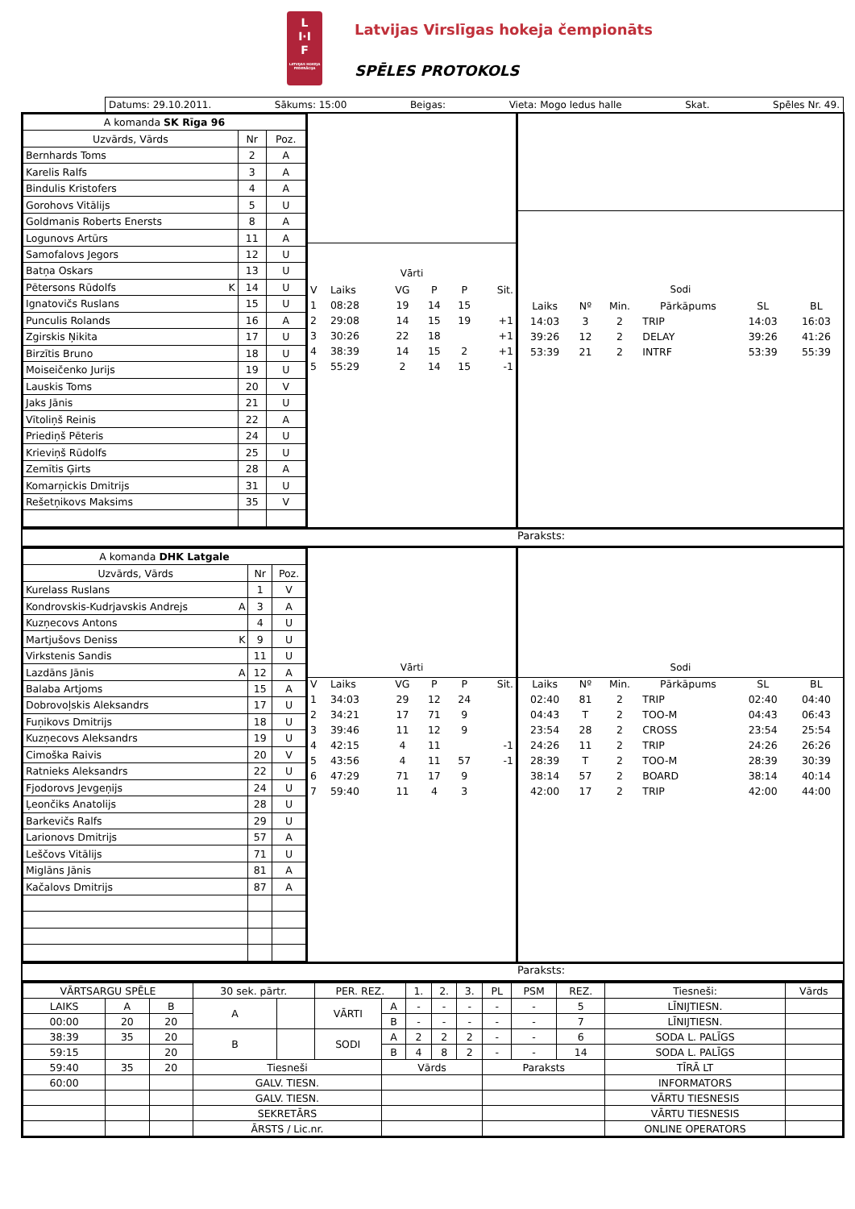L
I·I
F
LATVIJAS HOKEJA FEDERĀCIJA
Latvijas Virslīgas hokeja čempionāts
SPĒLES PROTOKOLS
Datums: 29.10.2011. Sākums: 15:00 Beigas: Vieta: Mogo ledus halle Skat. Spēles Nr. 49.
| A komanda SK Rīga 96 | | |
| --- | --- | --- |
| Uzvārds, Vārds | Nr | Poz. |
| Bernhards Toms | 2 | A |
| Karelis Ralfs | 3 | A |
| Bindulis Kristofers | 4 | A |
| Gorohovs Vitālijs | 5 | U |
| Goldmanis Roberts Enersts | 8 | A |
| Logunovs Artūrs | 11 | A |
| Samofalovs Jegors | 12 | U |
| Batņa Oskars | 13 | U |
| Pētersons Rūdolfs K | 14 | U |
| Ignatovičs Ruslans | 15 | U |
| Punculis Rolands | 16 | A |
| Zgirskis Ņikita | 17 | U |
| Birzītis Bruno | 18 | U |
| Moiseičenko Jurijs | 19 | U |
| Lauskis Toms | 20 | V |
| Jaks Jānis | 21 | U |
| Vītoliņš Reinis | 22 | A |
| Priediņš Pēteris | 24 | U |
| Krieviņš Rūdolfs | 25 | U |
| Zemītis Ģirts | 28 | A |
| Komarņickis Dmitrijs | 31 | U |
| Rešetņikovs Maksims | 35 | V |
Vārti
| V | Laiks | VG | P | P | Sit. |
| 1 | 08:28 | 19 | 14 | 15 | |
| 2 | 29:08 | 14 | 15 | 19 | +1 |
| 3 | 30:26 | 22 | 18 | | +1 |
| 4 | 38:39 | 14 | 15 | 2 | +1 |
| 5 | 55:29 | 2 | 14 | 15 | -1 |
Sodi
| Laiks | Nº | Min. | Pārkāpums | SL | BL |
| 14:03 | 3 | 2 | TRIP | 14:03 | 16:03 |
| 39:26 | 12 | 2 | DELAY | 39:26 | 41:26 |
| 53:39 | 21 | 2 | INTRF | 53:39 | 55:39 |
Paraksts:
| A komanda DHK Latgale | | |
| --- | --- | --- |
| Uzvārds, Vārds | Nr | Poz. |
| Kurelass Ruslans | 1 | V |
| Kondrovskis-Kudrjavskis Andrejs A | 3 | A |
| Kuzņecovs Antons | 4 | U |
| Martjušovs Deniss K | 9 | U |
| Virkstenis Sandis | 11 | U |
| Lazdāns Jānis A | 12 | A |
| Balaba Artjoms | 15 | A |
| Dobrovoļskis Aleksandrs | 17 | U |
| Fuņikovs Dmitrijs | 18 | U |
| Kuzņecovs Aleksandrs | 19 | U |
| Cimoška Raivis | 20 | V |
| Ratnieks Aleksandrs | 22 | U |
| Fjodorovs Jevgeņijs | 24 | U |
| Ļeončiks Anatolijs | 28 | U |
| Barkevičs Ralfs | 29 | U |
| Larionovs Dmitrijs | 57 | A |
| Leščovs Vitālijs | 71 | U |
| Miglāns Jānis | 81 | A |
| Kačalovs Dmitrijs | 87 | A |
Vārti
| V | Laiks | VG | P | P | Sit. |
| 1 | 34:03 | 29 | 12 | 24 | |
| 2 | 34:21 | 17 | 71 | 9 | |
| 3 | 39:46 | 11 | 12 | 9 | |
| 4 | 42:15 | 4 | 11 | | -1 |
| 5 | 43:56 | 4 | 11 | 57 | -1 |
| 6 | 47:29 | 71 | 17 | 9 | |
| 7 | 59:40 | 11 | 4 | 3 | |
Sodi
| Laiks | Nº | Min. | Pārkāpums | SL | BL |
| 02:40 | 81 | 2 | TRIP | 02:40 | 04:40 |
| 04:43 | T | 2 | TOO-M | 04:43 | 06:43 |
| 23:54 | 28 | 2 | CROSS | 23:54 | 25:54 |
| 24:26 | 11 | 2 | TRIP | 24:26 | 26:26 |
| 28:39 | T | 2 | TOO-M | 28:39 | 30:39 |
| 38:14 | 57 | 2 | BOARD | 38:14 | 40:14 |
| 42:00 | 17 | 2 | TRIP | 42:00 | 44:00 |
Paraksts:
| VĀRTSARGU SPĒLE | | | 30 sek. pārtr. | | PER. REZ. | | 1. | 2. | 3. | PL | PSM | REZ. | Tiesneši: | Vārds |
| LAIKS | A | B | A | | VĀRTI | A | - | - | - | - | - | 5 | LĪNIJTIESN. | |
| 00:00 | 20 | 20 | | | | B | - | - | - | - | - | 7 | LĪNIJTIESN. | |
| 38:39 | 35 | 20 | B | | SODI | A | 2 | 2 | 2 | - | - | 6 | SODA L. PALĪGS | |
| 59:15 | | 20 | | | | B | 4 | 8 | 2 | - | - | 14 | SODA L. PALĪGS | |
| 59:40 | 35 | 20 | Tiesneši | | | Vārds | | | | Paraksts | | | TĪRĀ LT | |
| 60:00 | | | GALV. TIESN. | | | | | | | | | | INFORMATORS | |
| | | | GALV. TIESN. | | | | | | | | | | VĀRTU TIESNESIS | |
| | | | SEKRETĀRS | | | | | | | | | | VĀRTU TIESNESIS | |
| | | | ĀRSTS / Lic.nr. | | | | | | | | | | ONLINE OPERATORS | |